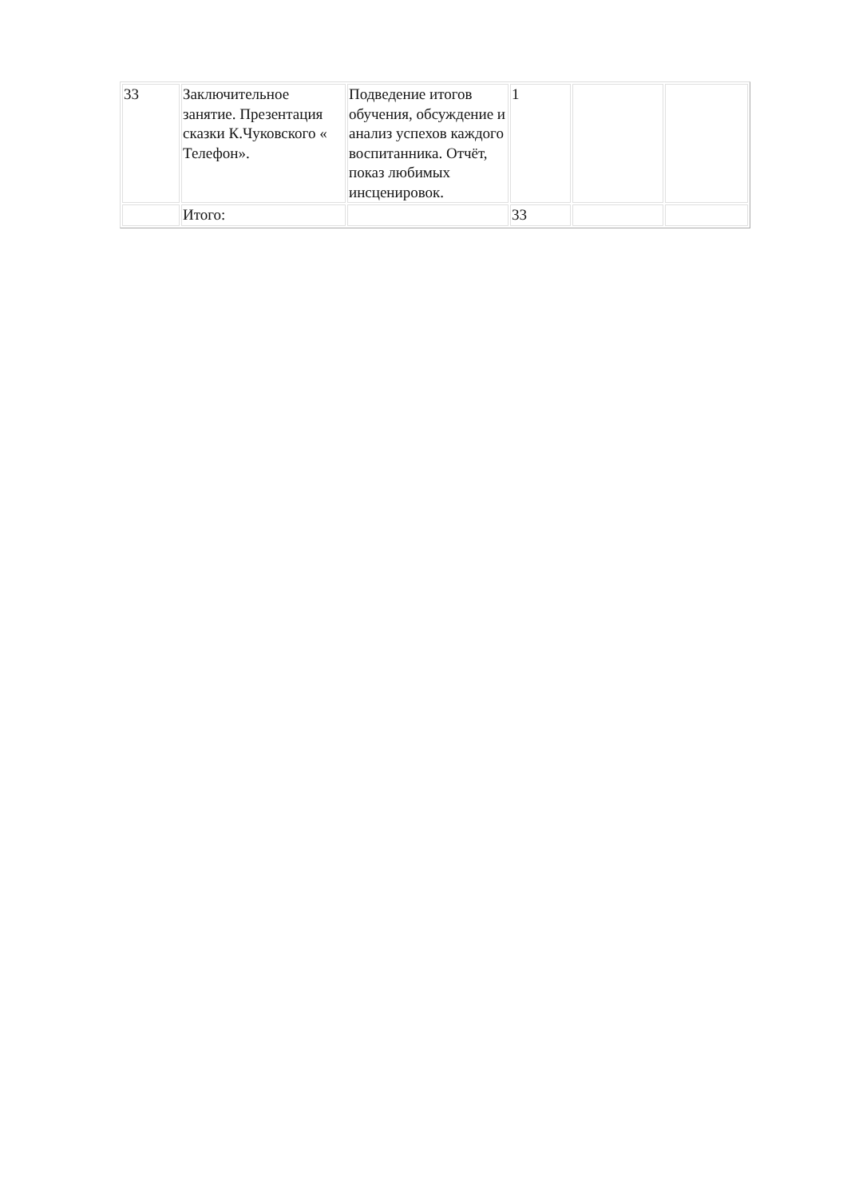| 33 | Заключительное занятие. Презентация сказки К.Чуковского « Телефон». | Подведение итогов обучения, обсуждение и анализ успехов каждого воспитанника. Отчёт, показ любимых инсценировок. | 1 | | |
| | Итого: | | 33 | | |